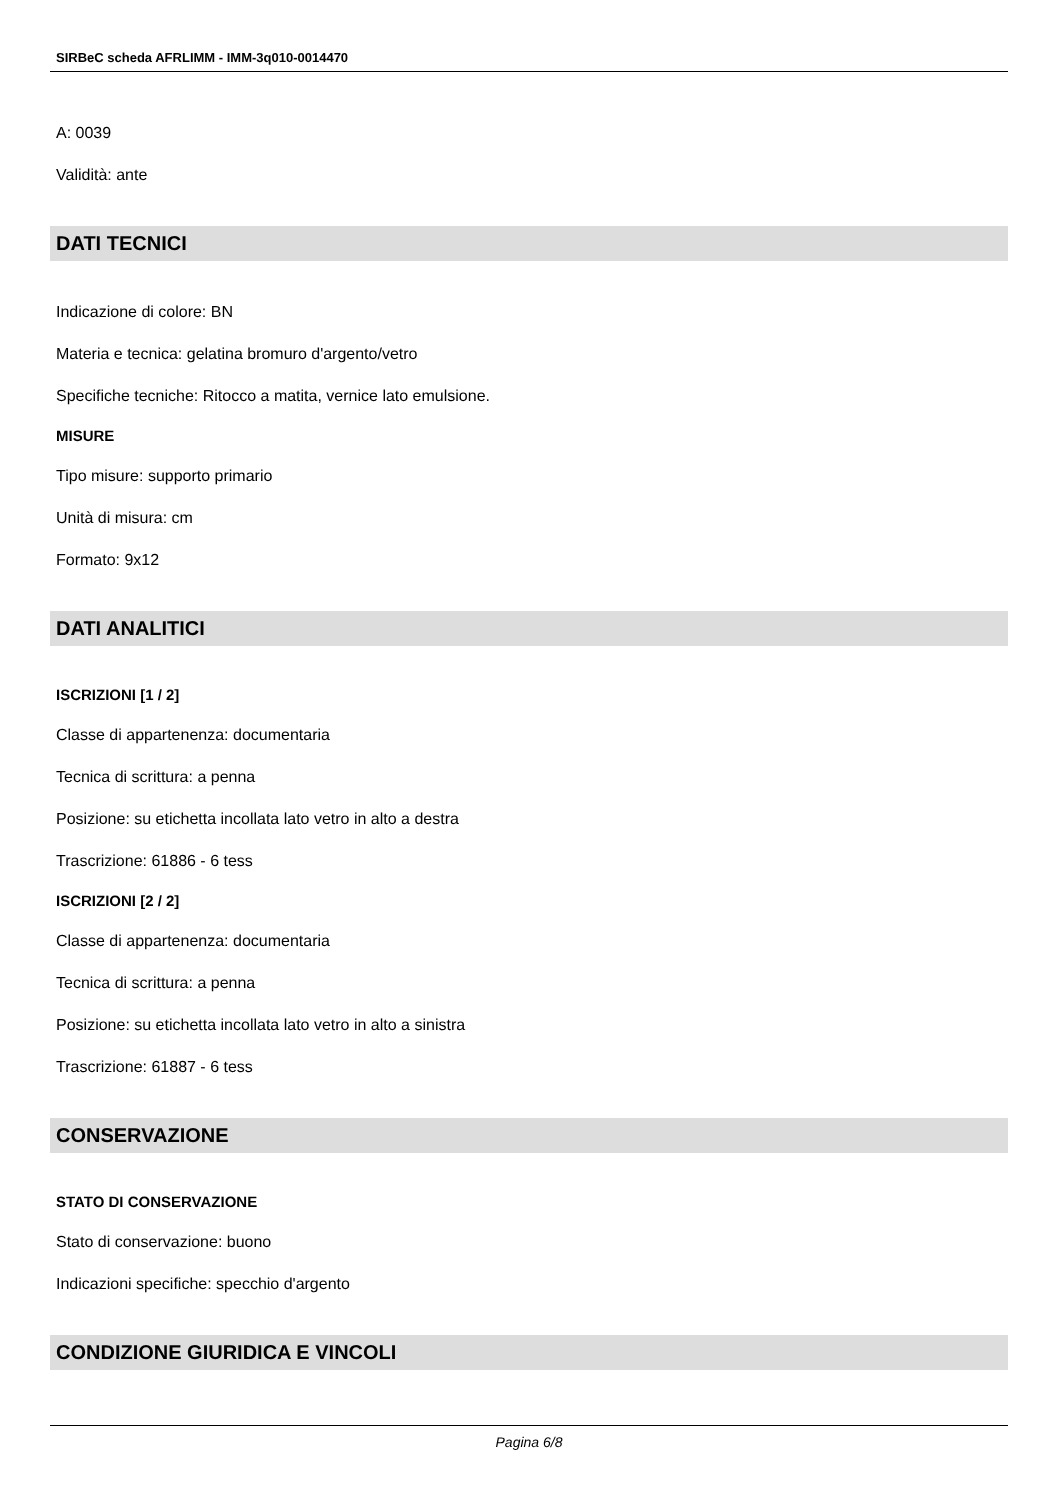SIRBeC scheda AFRLIMM - IMM-3q010-0014470
A: 0039
Validità: ante
DATI TECNICI
Indicazione di colore: BN
Materia e tecnica: gelatina bromuro d'argento/vetro
Specifiche tecniche: Ritocco a matita, vernice lato emulsione.
MISURE
Tipo misure: supporto primario
Unità di misura: cm
Formato: 9x12
DATI ANALITICI
ISCRIZIONI [1 / 2]
Classe di appartenenza: documentaria
Tecnica di scrittura: a penna
Posizione: su etichetta incollata lato vetro in alto a destra
Trascrizione: 61886 - 6 tess
ISCRIZIONI [2 / 2]
Classe di appartenenza: documentaria
Tecnica di scrittura: a penna
Posizione: su etichetta incollata lato vetro in alto a sinistra
Trascrizione: 61887 - 6 tess
CONSERVAZIONE
STATO DI CONSERVAZIONE
Stato di conservazione: buono
Indicazioni specifiche: specchio d'argento
CONDIZIONE GIURIDICA E VINCOLI
Pagina 6/8